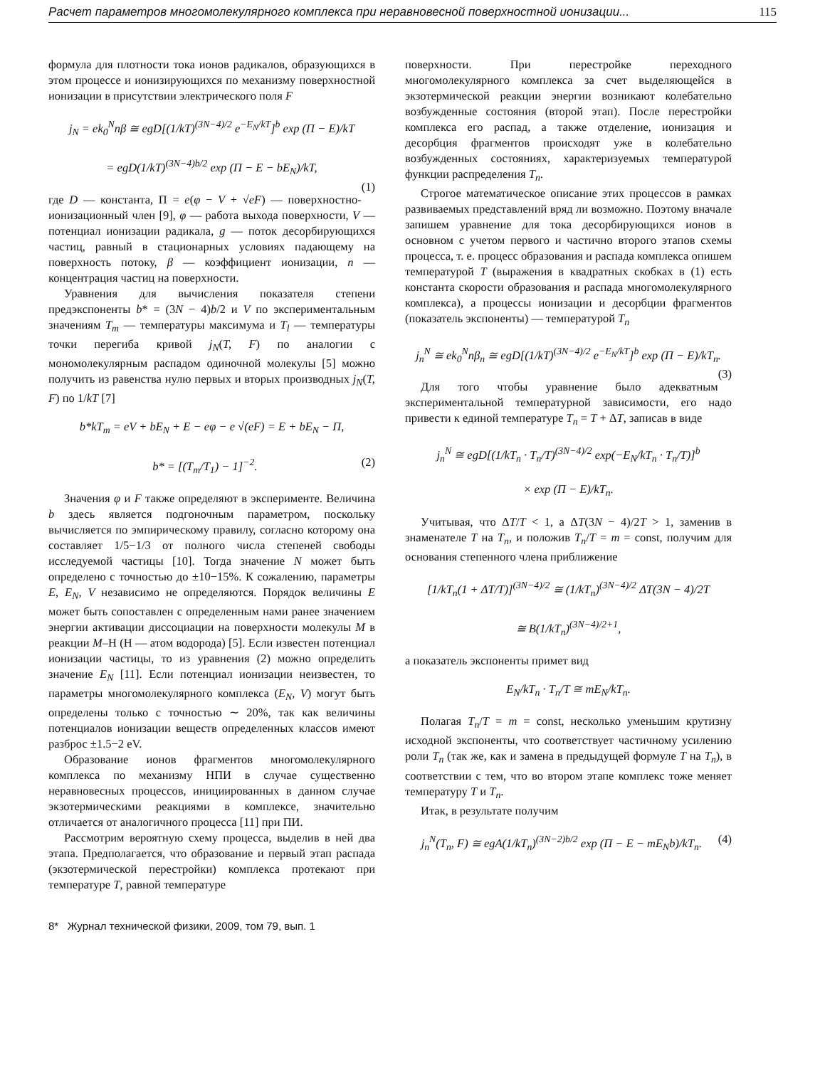Расчет параметров многомолекулярного комплекса при неравновесной поверхностной ионизации... 115
формула для плотности тока ионов радикалов, образующихся в этом процессе и ионизирующихся по механизму поверхностной ионизации в присутствии электрического поля F
j<sub>N</sub> = ek<sub>0</sub><sup>N</sup>nβ ≅ egD[(1/kT)<sup>(3N−4)/2</sup> e<sup>−E<sub>N</sub>/kT</sup>]<sup>b</sup> exp (Π − E)/kT
= egD(1/kT)<sup>(3N−4)b/2</sup> exp (Π − E − bE<sub>N</sub>)/kT,
(1)
где D — константа, Π = e(φ − V + √eF) — поверхностно-ионизационный член [9], φ — работа выхода поверхности, V — потенциал ионизации радикала, g — поток десорбирующихся частиц, равный в стационарных условиях падающему на поверхность потоку, β — коэффициент ионизации, n — концентрация частиц на поверхности.
Уравнения для вычисления показателя степени предэкспоненты b* = (3N − 4)b/2 и V по экспериментальным значениям T<sub>m</sub> — температуры максимума и T<sub>l</sub> — температуры точки перегиба кривой j<sub>N</sub>(T, F) по аналогии с мономолекулярным распадом одиночной молекулы [5] можно получить из равенства нулю первых и вторых производных j<sub>N</sub>(T, F) по 1/kT [7]
b*kT<sub>m</sub> = eV + bE<sub>N</sub> + E − eφ − e √(eF) = E + bE<sub>N</sub> − Π,
b* = [(T<sub>m</sub>/T<sub>1</sub>) − 1]<sup>−2</sup>. (2)
Значения φ и F также определяют в эксперименте. Величина b здесь является подгоночным параметром, поскольку вычисляется по эмпирическому правилу, согласно которому она составляет 1/5−1/3 от полного числа степеней свободы исследуемой частицы [10]. Тогда значение N может быть определено с точностью до ±10−15%. К сожалению, параметры E, E<sub>N</sub>, V независимо не определяются. Порядок величины E может быть сопоставлен с определенным нами ранее значением энергии активации диссоциации на поверхности молекулы M в реакции M–H (H — атом водорода) [5]. Если известен потенциал ионизации частицы, то из уравнения (2) можно определить значение E<sub>N</sub> [11]. Если потенциал ионизации неизвестен, то параметры многомолекулярного комплекса (E<sub>N</sub>, V) могут быть определены только с точностью ∼ 20%, так как величины потенциалов ионизации веществ определенных классов имеют разброс ±1.5−2 eV.
Образование ионов фрагментов многомолекулярного комплекса по механизму НПИ в случае существенно неравновесных процессов, инициированных в данном случае экзотермическими реакциями в комплексе, значительно отличается от аналогичного процесса [11] при ПИ.
Рассмотрим вероятную схему процесса, выделив в ней два этапа. Предполагается, что образование и первый этап распада (экзотермической перестройки) комплекса протекают при температуре T, равной температуре
поверхности. При перестройке переходного многомолекулярного комплекса за счет выделяющейся в экзотермической реакции энергии возникают колебательно возбужденные состояния (второй этап). После перестройки комплекса его распад, а также отделение, ионизация и десорбция фрагментов происходят уже в колебательно возбужденных состояниях, характеризуемых температурой функции распределения T<sub>n</sub>.
Строгое математическое описание этих процессов в рамках развиваемых представлений вряд ли возможно. Поэтому вначале запишем уравнение для тока десорбирующихся ионов в основном с учетом первого и частично второго этапов схемы процесса, т. е. процесс образования и распада комплекса опишем температурой T (выражения в квадратных скобках в (1) есть константа скорости образования и распада многомолекулярного комплекса), а процессы ионизации и десорбции фрагментов (показатель экспоненты) — температурой T<sub>n</sub>
j<sub>n</sub><sup>N</sup> ≅ ek<sub>0</sub><sup>N</sup>nβ<sub>n</sub> ≅ egD[(1/kT)<sup>(3N−4)/2</sup> e<sup>−E<sub>N</sub>/kT</sup>]<sup>b</sup> exp (Π − E)/kT<sub>n</sub>.
(3)
Для того чтобы уравнение было адекватным экспериментальной температурной зависимости, его надо привести к единой температуре T<sub>n</sub> = T + ΔT, записав в виде
j<sub>n</sub><sup>N</sup> ≅ egD[(1/kT<sub>n</sub> · T<sub>n</sub>/T)<sup>(3N−4)/2</sup> exp(−E<sub>N</sub>/kT<sub>n</sub> · T<sub>n</sub>/T)]<sup>b</sup>
× exp (Π − E)/kT<sub>n</sub>.
Учитывая, что ΔT/T < 1, а ΔT(3N − 4)/2T > 1, заменив в знаменателе T на T<sub>n</sub>, и положив T<sub>n</sub>/T = m = const, получим для основания степенного члена приближение
[1/kT<sub>n</sub>(1 + ΔT/T)]<sup>(3N−4)/2</sup> ≅ (1/kT<sub>n</sub>)<sup>(3N−4)/2</sup> ΔT(3N − 4)/2T
≅ B(1/kT<sub>n</sub>)<sup>(3N−4)/2+1</sup>,
а показатель экспоненты примет вид
E<sub>N</sub>/kT<sub>n</sub> · T<sub>n</sub>/T ≅ mE<sub>N</sub>/kT<sub>n</sub>.
Полагая T<sub>n</sub>/T = m = const, несколько уменьшим крутизну исходной экспоненты, что соответствует частичному усилению роли T<sub>n</sub> (так же, как и замена в предыдущей формуле T на T<sub>n</sub>), в соответствии с тем, что во втором этапе комплекс тоже меняет температуру T и T<sub>n</sub>.
Итак, в результате получим
j<sub>n</sub><sup>N</sup>(T<sub>n</sub>, F) ≅ egA(1/kT<sub>n</sub>)<sup>(3N−2)b/2</sup> exp (Π − E − mE<sub>N</sub>b)/kT<sub>n</sub>. (4)
8* Журнал технической физики, 2009, том 79, вып. 1